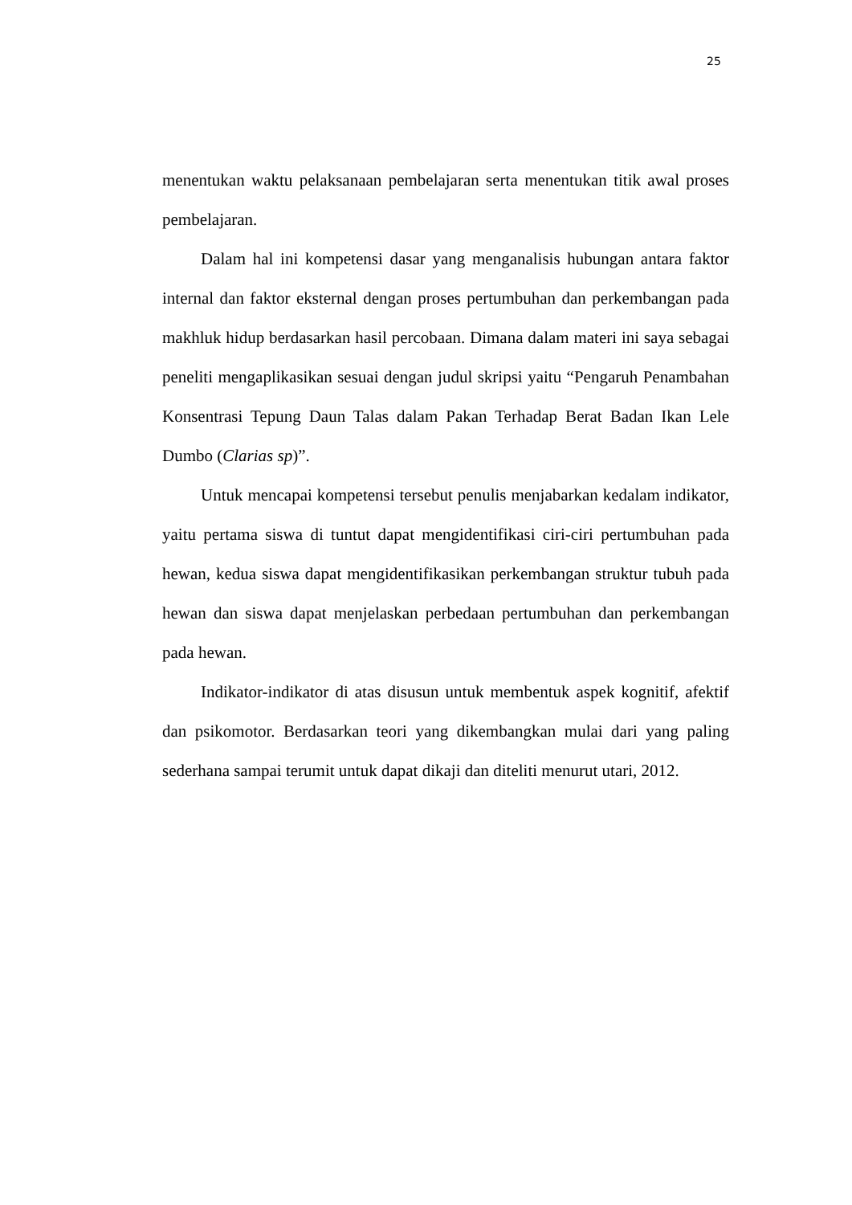25
menentukan waktu pelaksanaan pembelajaran serta menentukan titik awal proses pembelajaran.
Dalam hal ini kompetensi dasar yang menganalisis hubungan antara faktor internal dan faktor eksternal dengan proses pertumbuhan dan perkembangan pada makhluk hidup berdasarkan hasil percobaan. Dimana dalam materi ini saya sebagai peneliti mengaplikasikan sesuai dengan judul skripsi yaitu “Pengaruh Penambahan Konsentrasi Tepung Daun Talas dalam Pakan Terhadap Berat Badan Ikan Lele Dumbo (Clarias sp)”.
Untuk mencapai kompetensi tersebut penulis menjabarkan kedalam indikator, yaitu pertama siswa di tuntut dapat mengidentifikasi ciri-ciri pertumbuhan pada hewan, kedua siswa dapat mengidentifikasikan perkembangan struktur tubuh pada hewan dan siswa dapat menjelaskan perbedaan pertumbuhan dan perkembangan pada hewan.
Indikator-indikator di atas disusun untuk membentuk aspek kognitif, afektif dan psikomotor. Berdasarkan teori yang dikembangkan mulai dari yang paling sederhana sampai terumit untuk dapat dikaji dan diteliti menurut utari, 2012.